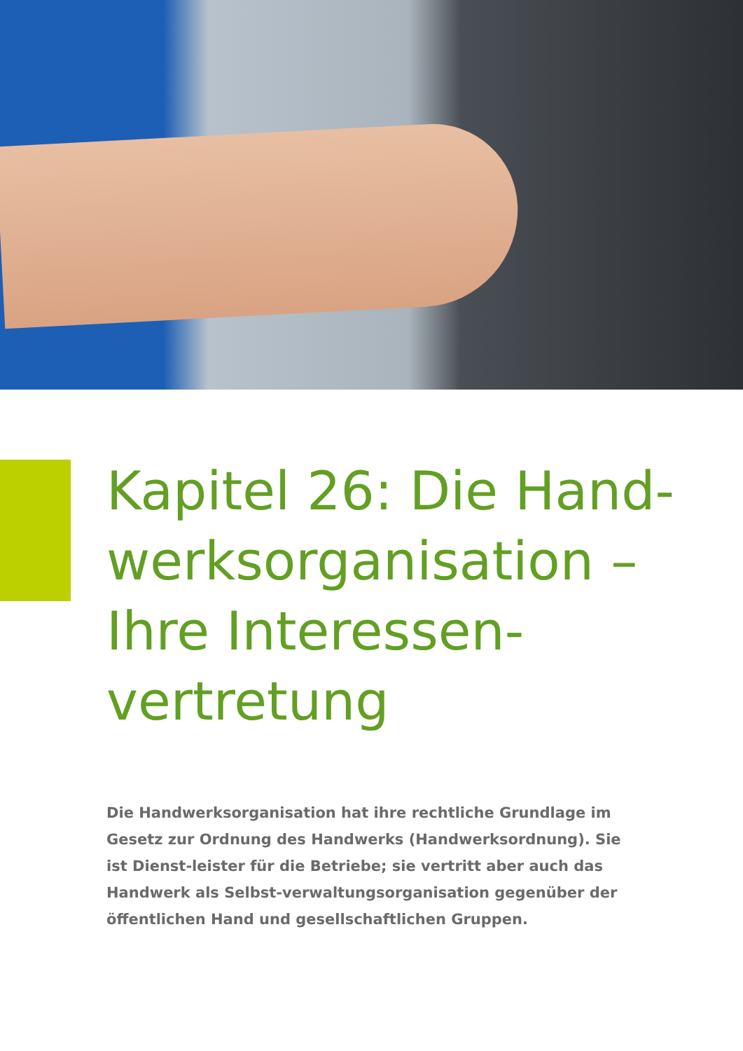Kapitel 26: Die Hand-
werksorganisation –
Ihre Interessen-
vertretung
Die Handwerksorganisation hat ihre rechtliche Grundlage im Gesetz zur Ordnung des Handwerks (Handwerksordnung). Sie ist Dienst-leister für die Betriebe; sie vertritt aber auch das Handwerk als Selbst-verwaltungsorganisation gegenüber der öffentlichen Hand und gesellschaftlichen Gruppen.